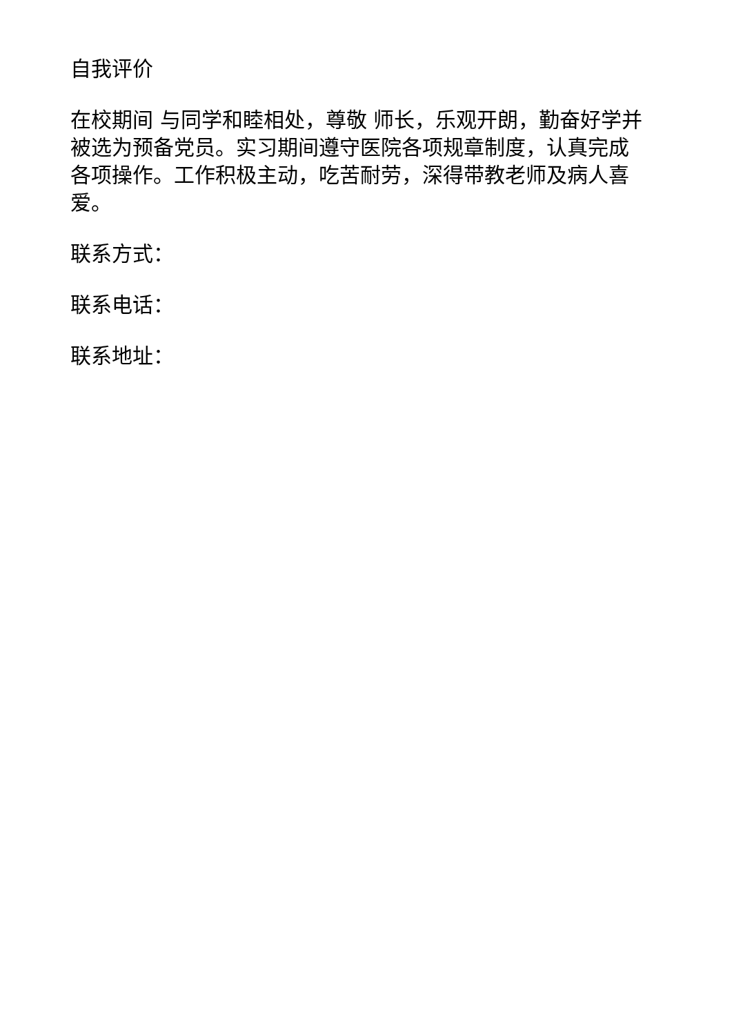自我评价
在校期间 与同学和睦相处，尊敬 师长，乐观开朗，勤奋好学并被选为预备党员。实习期间遵守医院各项规章制度，认真完成各项操作。工作积极主动，吃苦耐劳，深得带教老师及病人喜爱。
联系方式：
联系电话：
联系地址：